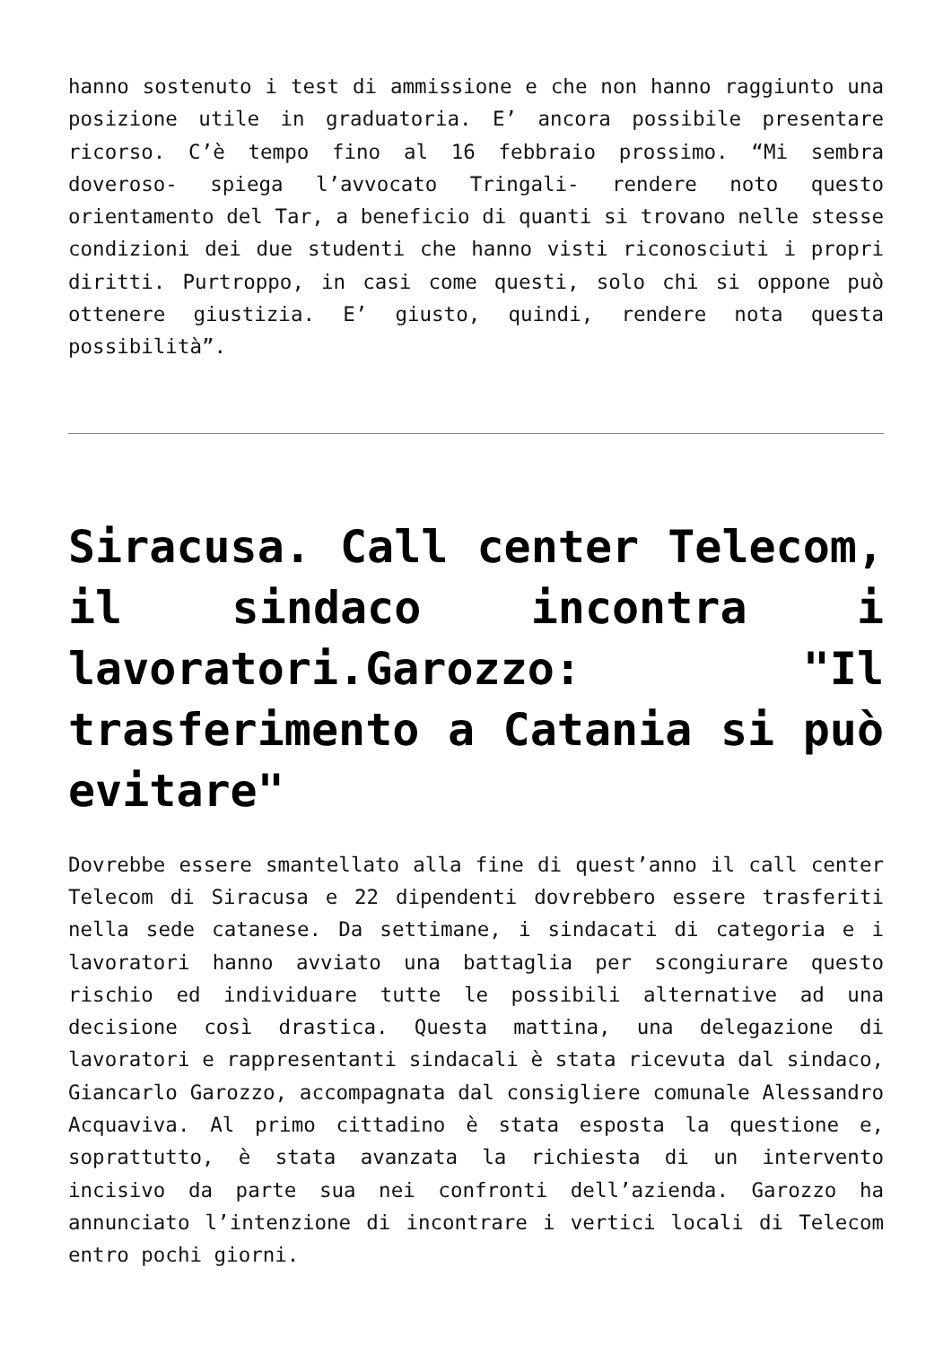hanno sostenuto i test di ammissione e che non hanno raggiunto una posizione utile in graduatoria. E’ ancora possibile presentare ricorso. C’è tempo fino al 16 febbraio prossimo. “Mi sembra doveroso- spiega l’avvocato Tringali- rendere noto questo orientamento del Tar, a beneficio di quanti si trovano nelle stesse condizioni dei due studenti che hanno visti riconosciuti i propri diritti. Purtroppo, in casi come questi, solo chi si oppone può ottenere giustizia. E’ giusto, quindi, rendere nota questa possibilità”.
Siracusa. Call center Telecom, il sindaco incontra i lavoratori.Garozzo: "Il trasferimento a Catania si può evitare"
Dovrebbe essere smantellato alla fine di quest’anno il call center Telecom di Siracusa e 22 dipendenti dovrebbero essere trasferiti nella sede catanese. Da settimane, i sindacati di categoria e i lavoratori hanno avviato una battaglia per scongiurare questo rischio ed individuare tutte le possibili alternative ad una decisione così drastica. Questa mattina, una delegazione di lavoratori e rappresentanti sindacali è stata ricevuta dal sindaco, Giancarlo Garozzo, accompagnata dal consigliere comunale Alessandro Acquaviva. Al primo cittadino è stata esposta la questione e, soprattutto, è stata avanzata la richiesta di un intervento incisivo da parte sua nei confronti dell’azienda. Garozzo ha annunciato l’intenzione di incontrare i vertici locali di Telecom entro pochi giorni.